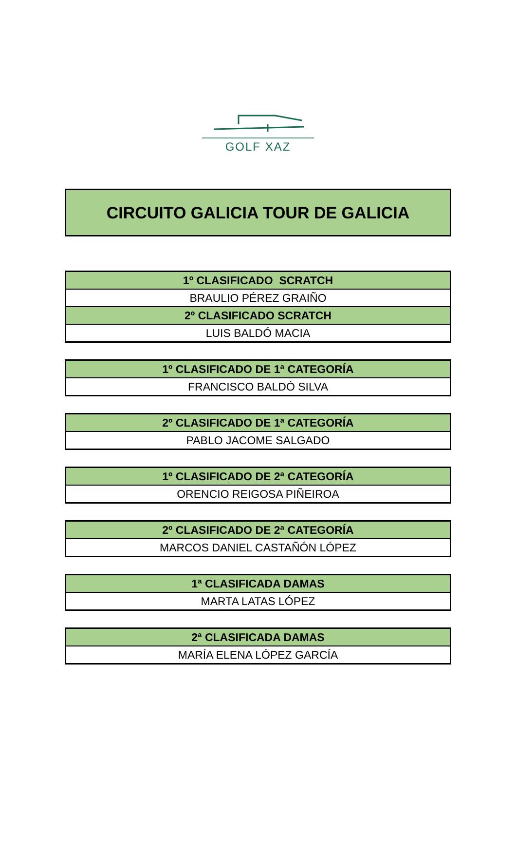GOLF XAZ
CIRCUITO GALICIA TOUR DE GALICIA
| 1º CLASIFICADO SCRATCH |
| --- |
| BRAULIO PÉREZ GRAIÑO |
| 2º CLASIFICADO SCRATCH |
| LUIS BALDÓ MACIA |
| 1º CLASIFICADO DE 1ª CATEGORÍA |
| --- |
| FRANCISCO BALDÓ SILVA |
| 2º CLASIFICADO DE 1ª CATEGORÍA |
| --- |
| PABLO JACOME SALGADO |
| 1º CLASIFICADO DE 2ª CATEGORÍA |
| --- |
| ORENCIO REIGOSA PIÑEIROA |
| 2º CLASIFICADO DE 2ª CATEGORÍA |
| --- |
| MARCOS DANIEL CASTAÑÓN LÓPEZ |
| 1ª CLASIFICADA DAMAS |
| --- |
| MARTA LATAS LÓPEZ |
| 2ª CLASIFICADA DAMAS |
| --- |
| MARÍA ELENA LÓPEZ GARCÍA |